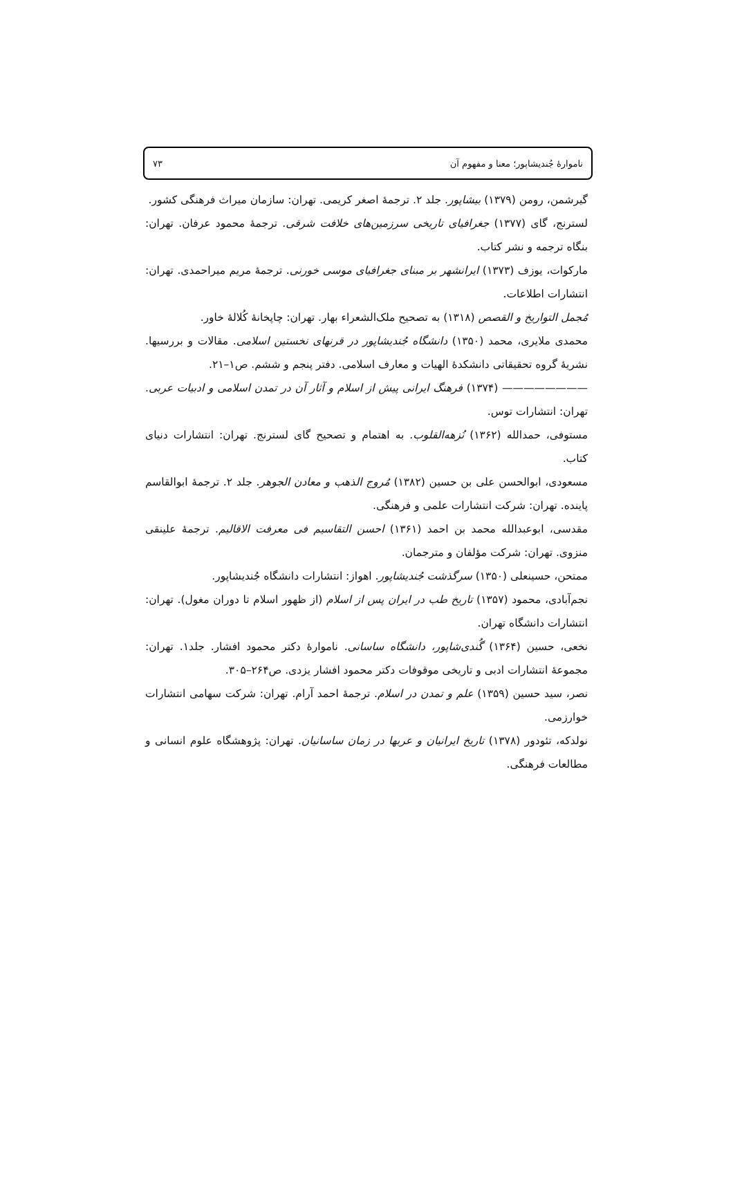۷۳ ناموارۀ جُندیشاپور؛ معنا و مفهوم آن
گیرشمن، رومن (۱۳۷۹) بیشاپور. جلد ۲. ترجمۀ اصغر کریمی. تهران: سازمان میراث فرهنگی کشور.
لسترنج، گای (۱۳۷۷) جغرافیای تاریخی سرزمین‌های خلافت شرقی. ترجمۀ محمود عرفان. تهران: بنگاه ترجمه و نشر کتاب.
مارکوات، یوزف (۱۳۷۳) ایرانشهر بر مبنای جغرافیای موسی خورنی. ترجمۀ مریم میراحمدی. تهران: انتشارات اطلاعات.
مُجمل التواریخ و القصص (۱۳۱۸) به تصحیح ملک‌الشعراء بهار. تهران: چاپخانۀ کُلالۀ خاور.
محمدی ملایری، محمد (۱۳۵۰) دانشگاه جُندیشاپور در قرنهای نخستین اسلامی. مقالات و بررسیها. نشریۀ گروه تحقیقاتی دانشکدۀ الهیات و معارف اسلامی. دفتر پنجم و ششم. ص۱–۲۱.
———————— (۱۳۷۴) فرهنگ ایرانی پیش از اسلام و آثار آن در تمدن اسلامی و ادبیات عربی. تهران: انتشارات توس.
مستوفی، حمدالله (۱۳۶۲) نُزهه‌القلوب. به اهتمام و تصحیح گای لسترنج. تهران: انتشارات دنیای کتاب.
مسعودی، ابوالحسن علی بن حسین (۱۳۸۲) مُروج الذهب و معادن الجوهر. جلد ۲. ترجمۀ ابوالقاسم پاینده. تهران: شرکت انتشارات علمی و فرهنگی.
مقدسی، ابوعبدالله محمد بن احمد (۱۳۶۱) احسن التقاسیم فی معرفت الاقالیم. ترجمۀ علینقی منزوی. تهران: شرکت مؤلفان و مترجمان.
ممتحن، حسینعلی (۱۳۵۰) سرگذشت جُندیشاپور. اهواز: انتشارات دانشگاه جُندیشاپور.
نجم‌آبادی، محمود (۱۳۵۷) تاریخ طب در ایران پس از اسلام (از ظهور اسلام تا دوران مغول). تهران: انتشارات دانشگاه تهران.
نخعی، حسین (۱۳۶۴) گُندی‌شاپور، دانشگاه ساسانی. ناموارۀ دکتر محمود افشار. جلد۱. تهران: مجموعۀ انتشارات ادبی و تاریخی موقوفات دکتر محمود افشار یزدی. ص۲۶۴–۳۰۵.
نصر، سید حسین (۱۳۵۹) علم و تمدن در اسلام. ترجمۀ احمد آرام. تهران: شرکت سهامی انتشارات خوارزمی.
نولدکه، تئودور (۱۳۷۸) تاریخ ایرانیان و عربها در زمان ساسانیان. تهران: پژوهشگاه علوم انسانی و مطالعات فرهنگی.